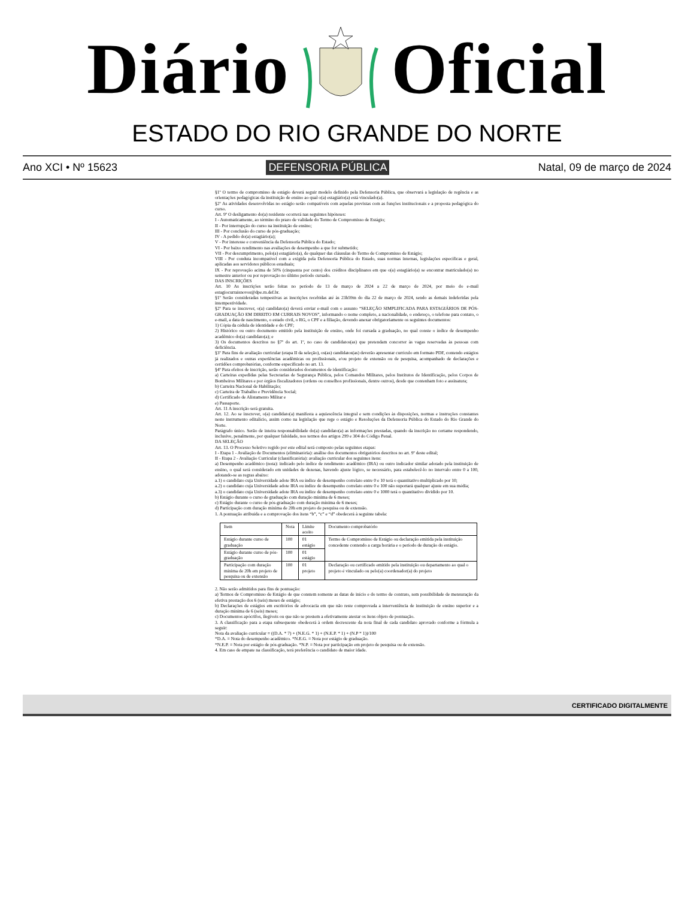Diário Oficial
ESTADO DO RIO GRANDE DO NORTE
Ano XCI • Nº 15623 DEFENSORIA PÚBLICA Natal, 09 de março de 2024
§1º O termo de compromisso de estágio deverá seguir modelo definido pela Defensoria Pública, que observará a legislação de regência e as orientações pedagógicas da instituição de ensino ao qual o(a) estagiário(a) está vinculado(a).
§2º As atividades desenvolvidas no estágio serão compatíveis com aquelas previstas com as funções institucionais e a proposta pedagógica do curso.
Art. 9º O desligamento do(a) residente ocorrerá nas seguintes hipóteses:
I - Automaticamente, ao término do prazo de validade do Termo de Compromisso de Estágio;
II - Por interrupção do curso na instituição de ensino;
III - Por conclusão do curso de pós-graduação;
IV - A pedido do(a) estagiário(a);
V - Por interesse e conveniência da Defensoria Pública do Estado;
VI - Por baixo rendimento nas avaliações de desempenho a que for submetido;
VII - Por descumprimento, pelo(a) estagiário(a), de qualquer das cláusulas do Termo de Compromisso de Estágio;
VIII - Por conduta incompatível com a exigida pela Defensoria Pública do Estado, suas normas internas, legislações específicas e geral, aplicadas aos servidores públicos estaduais;
IX - Por reprovação acima de 50% (cinquenta por cento) dos créditos disciplinares em que o(a) estagiário(a) se encontrar matriculado(a) no semestre anterior ou por reprovação no último período cursado.
DAS INSCRIÇÕES
Art. 10 As inscrições serão feitas no período de 13 de março de 2024 a 22 de março de 2024, por meio do e-mail estagiocurraisnovos@dpe.rn.def.br.
§1º Serão consideradas tempestivas as inscrições recebidas até às 23h59m do dia 22 de março de 2024, sendo as demais indeferidas pela intempestividade.
§2º Para se inscrever, o(a) candidato(a) deverá enviar e-mail com o assunto “SELEÇÃO SIMPLIFICADA PARA ESTAGIÁRIOS DE PÓS-GRADUAÇÃO EM DIREITO EM CURRAIS NOVOS”, informando o nome completo, a nacionalidade, o endereço, o telefone para contato, o e-mail, a data de nascimento, o estado civil, o RG, o CPF e a filiação, devendo anexar obrigatoriamente os seguintes documentos:
1) Cópia da cédula de identidade e do CPF;
2) Histórico ou outro documento emitido pela instituição de ensino, onde foi cursada a graduação, no qual conste o índice de desempenho acadêmico do(a) candidato(a); e
3) Os documentos descritos no §7º do art. 1º, no caso de candidatos(as) que pretendam concorrer às vagas reservadas às pessoas com deficiência.
§3º Para fins de avaliação curricular (etapa II da seleção), os(as) candidatos(as) deverão apresentar currículo em formato PDF, contendo estágios já realizados e outras experiências acadêmicas ou profissionais, e/ou projeto de extensão ou de pesquisa, acompanhado de declarações e certidões comprobatórias, conforme especificado no art. 13.
§4º Para efeitos de inscrição, serão considerados documentos de identificação:
a) Carteiras expedidas pelas Secretarias de Segurança Pública, pelos Comandos Militares, pelos Institutos de Identificação, pelos Corpos de Bombeiros Militares e por órgãos fiscalizadores (ordens ou conselhos profissionais, dentre outros), desde que contenham foto e assinatura;
b) Carteira Nacional de Habilitação;
c) Carteira de Trabalho e Previdência Social;
d) Certificado de Alistamento Militar e
e) Passaporte.
Art. 11 A inscrição será gratuita.
Art. 12. Ao se inscrever, o(a) candidato(a) manifesta a aquiescência integral e sem condições às disposições, normas e instruções constantes neste instrumento editalício, assim como na legislação que rege o estágio e Resoluções da Defensoria Pública do Estado do Rio Grande do Norte.
Parágrafo único. Serão de inteira responsabilidade do(a) candidato(a) as informações prestadas, quando da inscrição no certame respondendo, inclusive, penalmente, por qualquer falsidade, nos termos dos artigos 299 e 304 do Código Penal.
DA SELEÇÃO
Art. 13. O Processo Seletivo regido por este edital será composto pelas seguintes etapas:
I - Etapa 1 - Avaliação de Documentos (eliminatória): análise dos documentos obrigatórios descritos no art. 9º deste edital;
II - Etapa 2 - Avaliação Curricular (classificatória): avaliação curricular dos seguintes itens:
a) Desempenho acadêmico (nota): indicado pelo índice de rendimento acadêmico (IRA) ou outro indicador similar adotado pela instituição de ensino, o qual será considerado em unidades de dezenas, havendo ajuste lógico, se necessário, para estabelecê-lo no intervalo entre 0 a 100, adotando-se as regras abaixo:
a.1) o candidato cuja Universidade adote IRA ou índice de desempenho correlato entre 0 e 10 terá o quantitativo multiplicado por 10;
a.2) o candidato cuja Universidade adote IRA ou índice de desempenho correlato entre 0 e 100 não suportará qualquer ajuste em sua média;
a.3) o candidato cuja Universidade adote IRA ou índice de desempenho correlato entre 0 e 1000 terá o quantitativo dividido por 10.
b) Estágio durante o curso de graduação com duração mínima de 6 meses;
c) Estágio durante o curso de pós-graduação com duração mínima de 6 meses;
d) Participação com duração mínima de 20h em projeto de pesquisa ou de extensão.
1. A pontuação atribuída e a comprovação dos itens “b”, “c” e “d” obedecerá à seguinte tabela:
| Item | Nota | Limite aceito | Documento comprobatório |
| --- | --- | --- | --- |
| Estágio durante curso de graduação | 100 | 01 estágio | Termo de Compromisso de Estágio ou declaração emitida pela instituição concedente contendo a carga horária e o período de duração do estágio. |
| Estágio durante curso de pós-graduação | 100 | 01 estágio | |
| Participação com duração mínima de 20h em projeto de pesquisa ou de extensão | 100 | 01 projeto | Declaração ou certificado emitido pela instituição ou departamento ao qual o projeto é vinculado ou pelo(a) coordenador(a) do projeto |
2. Não serão admitidos para fins de pontuação:
a) Termos de Compromisso de Estágio de que constem somente as datas de início e do termo de contrato, sem possibilidade de mensuração da efetiva prestação dos 6 (seis) meses de estágio;
b) Declarações de estágios em escritórios de advocacia em que não reste comprovada a interveniência de instituição de ensino superior e a duração mínima de 6 (seis) meses;
c) Documentos apócrifos, ilegíveis ou que não se prestem a efetivamente atestar os itens objeto de pontuação.
3. A classificação para a etapa subsequente obedecerá à ordem decrescente da nota final de cada candidato aprovado conforme a fórmula a seguir:
Nota da avaliação curricular = ((D.A. * 7) + (N.E.G. * 1) + (N.E.P. * 1) + (N.P * 1))/100
*D.A. = Nota do desempenho acadêmico. *N.E.G. = Nota por estágio de graduação.
*N.E.P. = Nota por estágio de pós-graduação. *N.P. = Nota por participação em projeto de pesquisa ou de extensão.
4. Em caso de empate na classificação, terá preferência o candidato de maior idade.
CERTIFICADO DIGITALMENTE